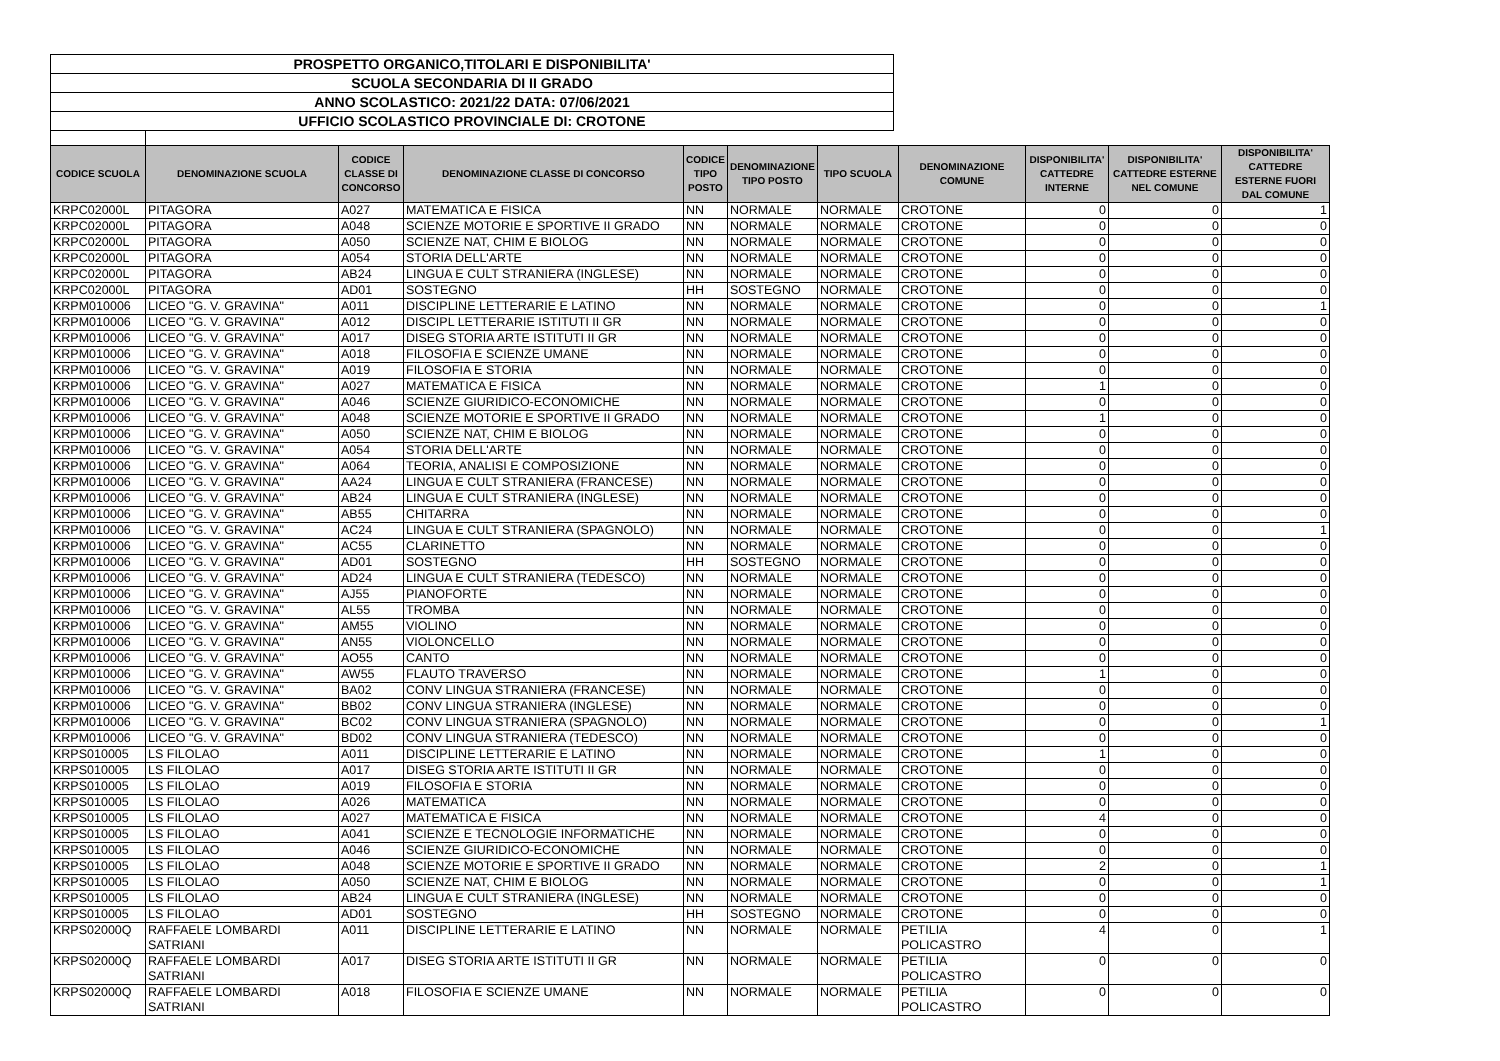| PROSPETTO ORGANICO,TITOLARI E DISPONIBILITA' |
| SCUOLA SECONDARIA DI II GRADO |
| ANNO SCOLASTICO: 2021/22 DATA: 07/06/2021 |
| UFFICIO SCOLASTICO PROVINCIALE DI: CROTONE |
| CODICE SCUOLA | DENOMINAZIONE SCUOLA | CODICE CLASSE DI CONCORSO | DENOMINAZIONE CLASSE DI CONCORSO | CODICE TIPO POSTO | DENOMINAZIONE TIPO POSTO | TIPO SCUOLA | DENOMINAZIONE COMUNE | DISPONIBILITA' CATTEDRE INTERNE | DISPONIBILITA' CATTEDRE ESTERNE NEL COMUNE | DISPONIBILITA' CATTEDRE ESTERNE FUORI DAL COMUNE |
| --- | --- | --- | --- | --- | --- | --- | --- | --- | --- | --- |
| KRPC02000L | PITAGORA | A027 | MATEMATICA E FISICA | NN | NORMALE | NORMALE | CROTONE | 0 | 0 | 1 |
| KRPC02000L | PITAGORA | A048 | SCIENZE MOTORIE E SPORTIVE II GRADO | NN | NORMALE | NORMALE | CROTONE | 0 | 0 | 0 |
| KRPC02000L | PITAGORA | A050 | SCIENZE NAT, CHIM E BIOLOG | NN | NORMALE | NORMALE | CROTONE | 0 | 0 | 0 |
| KRPC02000L | PITAGORA | A054 | STORIA DELL'ARTE | NN | NORMALE | NORMALE | CROTONE | 0 | 0 | 0 |
| KRPC02000L | PITAGORA | AB24 | LINGUA E CULT STRANIERA (INGLESE) | NN | NORMALE | NORMALE | CROTONE | 0 | 0 | 0 |
| KRPC02000L | PITAGORA | AD01 | SOSTEGNO | HH | SOSTEGNO | NORMALE | CROTONE | 0 | 0 | 0 |
| KRPM010006 | LICEO "G. V. GRAVINA" | A011 | DISCIPLINE LETTERARIE E LATINO | NN | NORMALE | NORMALE | CROTONE | 0 | 0 | 1 |
| KRPM010006 | LICEO "G. V. GRAVINA" | A012 | DISCIPL LETTERARIE ISTITUTI II GR | NN | NORMALE | NORMALE | CROTONE | 0 | 0 | 0 |
| KRPM010006 | LICEO "G. V. GRAVINA" | A017 | DISEG STORIA ARTE ISTITUTI II GR | NN | NORMALE | NORMALE | CROTONE | 0 | 0 | 0 |
| KRPM010006 | LICEO "G. V. GRAVINA" | A018 | FILOSOFIA E SCIENZE UMANE | NN | NORMALE | NORMALE | CROTONE | 0 | 0 | 0 |
| KRPM010006 | LICEO "G. V. GRAVINA" | A019 | FILOSOFIA E STORIA | NN | NORMALE | NORMALE | CROTONE | 0 | 0 | 0 |
| KRPM010006 | LICEO "G. V. GRAVINA" | A027 | MATEMATICA E FISICA | NN | NORMALE | NORMALE | CROTONE | 1 | 0 | 0 |
| KRPM010006 | LICEO "G. V. GRAVINA" | A046 | SCIENZE GIURIDICO-ECONOMICHE | NN | NORMALE | NORMALE | CROTONE | 0 | 0 | 0 |
| KRPM010006 | LICEO "G. V. GRAVINA" | A048 | SCIENZE MOTORIE E SPORTIVE II GRADO | NN | NORMALE | NORMALE | CROTONE | 1 | 0 | 0 |
| KRPM010006 | LICEO "G. V. GRAVINA" | A050 | SCIENZE NAT, CHIM E BIOLOG | NN | NORMALE | NORMALE | CROTONE | 0 | 0 | 0 |
| KRPM010006 | LICEO "G. V. GRAVINA" | A054 | STORIA DELL'ARTE | NN | NORMALE | NORMALE | CROTONE | 0 | 0 | 0 |
| KRPM010006 | LICEO "G. V. GRAVINA" | A064 | TEORIA, ANALISI E COMPOSIZIONE | NN | NORMALE | NORMALE | CROTONE | 0 | 0 | 0 |
| KRPM010006 | LICEO "G. V. GRAVINA" | AA24 | LINGUA E CULT STRANIERA (FRANCESE) | NN | NORMALE | NORMALE | CROTONE | 0 | 0 | 0 |
| KRPM010006 | LICEO "G. V. GRAVINA" | AB24 | LINGUA E CULT STRANIERA (INGLESE) | NN | NORMALE | NORMALE | CROTONE | 0 | 0 | 0 |
| KRPM010006 | LICEO "G. V. GRAVINA" | AB55 | CHITARRA | NN | NORMALE | NORMALE | CROTONE | 0 | 0 | 0 |
| KRPM010006 | LICEO "G. V. GRAVINA" | AC24 | LINGUA E CULT STRANIERA (SPAGNOLO) | NN | NORMALE | NORMALE | CROTONE | 0 | 0 | 1 |
| KRPM010006 | LICEO "G. V. GRAVINA" | AC55 | CLARINETTO | NN | NORMALE | NORMALE | CROTONE | 0 | 0 | 0 |
| KRPM010006 | LICEO "G. V. GRAVINA" | AD01 | SOSTEGNO | HH | SOSTEGNO | NORMALE | CROTONE | 0 | 0 | 0 |
| KRPM010006 | LICEO "G. V. GRAVINA" | AD24 | LINGUA E CULT STRANIERA (TEDESCO) | NN | NORMALE | NORMALE | CROTONE | 0 | 0 | 0 |
| KRPM010006 | LICEO "G. V. GRAVINA" | AJ55 | PIANOFORTE | NN | NORMALE | NORMALE | CROTONE | 0 | 0 | 0 |
| KRPM010006 | LICEO "G. V. GRAVINA" | AL55 | TROMBA | NN | NORMALE | NORMALE | CROTONE | 0 | 0 | 0 |
| KRPM010006 | LICEO "G. V. GRAVINA" | AM55 | VIOLINO | NN | NORMALE | NORMALE | CROTONE | 0 | 0 | 0 |
| KRPM010006 | LICEO "G. V. GRAVINA" | AN55 | VIOLONCELLO | NN | NORMALE | NORMALE | CROTONE | 0 | 0 | 0 |
| KRPM010006 | LICEO "G. V. GRAVINA" | AO55 | CANTO | NN | NORMALE | NORMALE | CROTONE | 0 | 0 | 0 |
| KRPM010006 | LICEO "G. V. GRAVINA" | AW55 | FLAUTO TRAVERSO | NN | NORMALE | NORMALE | CROTONE | 1 | 0 | 0 |
| KRPM010006 | LICEO "G. V. GRAVINA" | BA02 | CONV LINGUA STRANIERA (FRANCESE) | NN | NORMALE | NORMALE | CROTONE | 0 | 0 | 0 |
| KRPM010006 | LICEO "G. V. GRAVINA" | BB02 | CONV LINGUA STRANIERA (INGLESE) | NN | NORMALE | NORMALE | CROTONE | 0 | 0 | 0 |
| KRPM010006 | LICEO "G. V. GRAVINA" | BC02 | CONV LINGUA STRANIERA (SPAGNOLO) | NN | NORMALE | NORMALE | CROTONE | 0 | 0 | 1 |
| KRPM010006 | LICEO "G. V. GRAVINA" | BD02 | CONV LINGUA STRANIERA (TEDESCO) | NN | NORMALE | NORMALE | CROTONE | 0 | 0 | 0 |
| KRPS010005 | LS FILOLAO | A011 | DISCIPLINE LETTERARIE E LATINO | NN | NORMALE | NORMALE | CROTONE | 1 | 0 | 0 |
| KRPS010005 | LS FILOLAO | A017 | DISEG STORIA ARTE ISTITUTI II GR | NN | NORMALE | NORMALE | CROTONE | 0 | 0 | 0 |
| KRPS010005 | LS FILOLAO | A019 | FILOSOFIA E STORIA | NN | NORMALE | NORMALE | CROTONE | 0 | 0 | 0 |
| KRPS010005 | LS FILOLAO | A026 | MATEMATICA | NN | NORMALE | NORMALE | CROTONE | 0 | 0 | 0 |
| KRPS010005 | LS FILOLAO | A027 | MATEMATICA E FISICA | NN | NORMALE | NORMALE | CROTONE | 4 | 0 | 0 |
| KRPS010005 | LS FILOLAO | A041 | SCIENZE E TECNOLOGIE INFORMATICHE | NN | NORMALE | NORMALE | CROTONE | 0 | 0 | 0 |
| KRPS010005 | LS FILOLAO | A046 | SCIENZE GIURIDICO-ECONOMICHE | NN | NORMALE | NORMALE | CROTONE | 0 | 0 | 0 |
| KRPS010005 | LS FILOLAO | A048 | SCIENZE MOTORIE E SPORTIVE II GRADO | NN | NORMALE | NORMALE | CROTONE | 2 | 0 | 1 |
| KRPS010005 | LS FILOLAO | A050 | SCIENZE NAT, CHIM E BIOLOG | NN | NORMALE | NORMALE | CROTONE | 0 | 0 | 1 |
| KRPS010005 | LS FILOLAO | AB24 | LINGUA E CULT STRANIERA (INGLESE) | NN | NORMALE | NORMALE | CROTONE | 0 | 0 | 0 |
| KRPS010005 | LS FILOLAO | AD01 | SOSTEGNO | HH | SOSTEGNO | NORMALE | CROTONE | 0 | 0 | 0 |
| KRPS02000Q | RAFFAELE LOMBARDI SATRIANI | A011 | DISCIPLINE LETTERARIE E LATINO | NN | NORMALE | NORMALE | PETILIA POLICASTRO | 4 | 0 | 1 |
| KRPS02000Q | RAFFAELE LOMBARDI SATRIANI | A017 | DISEG STORIA ARTE ISTITUTI II GR | NN | NORMALE | NORMALE | PETILIA POLICASTRO | 0 | 0 | 0 |
| KRPS02000Q | RAFFAELE LOMBARDI SATRIANI | A018 | FILOSOFIA E SCIENZE UMANE | NN | NORMALE | NORMALE | PETILIA POLICASTRO | 0 | 0 | 0 |